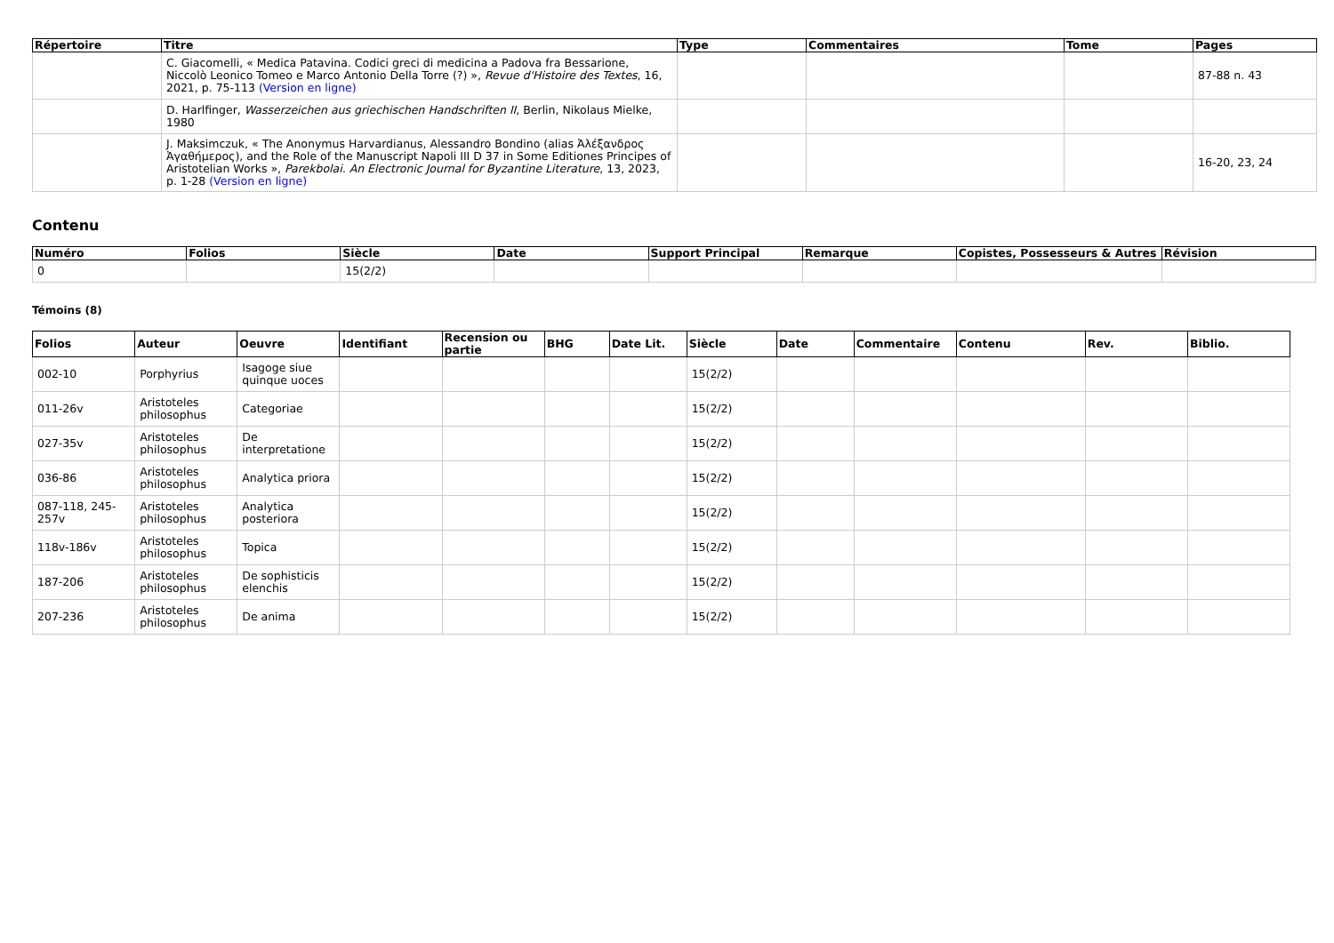| Répertoire | Titre | Type | Commentaires | Tome | Pages |
| --- | --- | --- | --- | --- | --- |
| | C. Giacomelli, « Medica Patavina. Codici greci di medicina a Padova fra Bessarione, Niccolò Leonico Tomeo e Marco Antonio Della Torre (?) », Revue d'Histoire des Textes , 16, 2021, p. 75-113 (Version en ligne) | | | | 87-88 n. 43 |
| | D. Harlfinger, Wasserzeichen aus griechischen Handschriften II , Berlin, Nikolaus Mielke, 1980 | | | | |
| | J. Maksimczuk, « The Anonymus Harvardianus, Alessandro Bondino (alias Ἀλέξανδρος Ἀγαθήμερος), and the Role of the Manuscript Napoli III D 37 in Some Editiones Principes of Aristotelian Works », Parekbolai. An Electronic Journal for Byzantine Literature , 13, 2023, p. 1-28 (Version en ligne) | | | | 16-20, 23, 24 |
Contenu
| Numéro | Folios | Siècle | Date | Support Principal | Remarque | Copistes, Possesseurs & Autres | Révision |
| --- | --- | --- | --- | --- | --- | --- | --- |
| 0 | | 15(2/2) | | | | | |
Témoins (8)
| Folios | Auteur | Oeuvre | Identifiant | Recension ou partie | BHG | Date Lit. | Siècle | Date | Commentaire | Contenu | Rev. | Biblio. |
| --- | --- | --- | --- | --- | --- | --- | --- | --- | --- | --- | --- | --- |
| 002-10 | Porphyrius | Isagoge siue quinque uoces | | | | | 15(2/2) | | | | | |
| 011-26v | Aristoteles philosophus | Categoriae | | | | | 15(2/2) | | | | | |
| 027-35v | Aristoteles philosophus | De interpretatione | | | | | 15(2/2) | | | | | |
| 036-86 | Aristoteles philosophus | Analytica priora | | | | | 15(2/2) | | | | | |
| 087-118, 245-257v | Aristoteles philosophus | Analytica posteriora | | | | | 15(2/2) | | | | | |
| 118v-186v | Aristoteles philosophus | Topica | | | | | 15(2/2) | | | | | |
| 187-206 | Aristoteles philosophus | De sophisticis elenchis | | | | | 15(2/2) | | | | | |
| 207-236 | Aristoteles philosophus | De anima | | | | | 15(2/2) | | | | | |